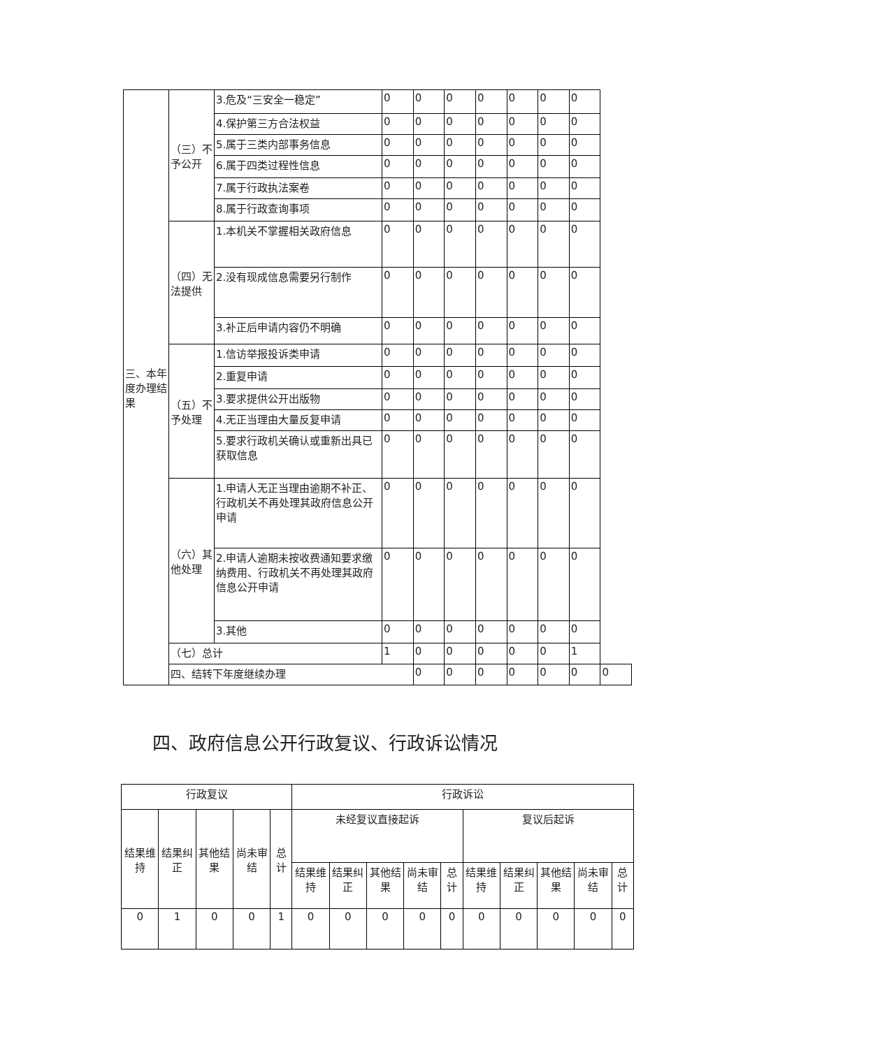| 三、本年度办理结果 | （三）不予公开 | 3.危及“三安全一稳定” | 0 | 0 | 0 | 0 | 0 | 0 | 0 | |
| | | 4.保护第三方合法权益 | 0 | 0 | 0 | 0 | 0 | 0 | 0 | |
| | | 5.属于三类内部事务信息 | 0 | 0 | 0 | 0 | 0 | 0 | 0 | |
| | | 6.属于四类过程性信息 | 0 | 0 | 0 | 0 | 0 | 0 | 0 | |
| | | 7.属于行政执法案卷 | 0 | 0 | 0 | 0 | 0 | 0 | 0 | |
| | | 8.属于行政查询事项 | 0 | 0 | 0 | 0 | 0 | 0 | 0 | |
| | （四）无法提供 | 1.本机关不掌握相关政府信息 | 0 | 0 | 0 | 0 | 0 | 0 | 0 | |
| | | 2.没有现成信息需要另行制作 | 0 | 0 | 0 | 0 | 0 | 0 | 0 | |
| | | 3.补正后申请内容仍不明确 | 0 | 0 | 0 | 0 | 0 | 0 | 0 | |
| | （五）不予处理 | 1.信访举报投诉类申请 | 0 | 0 | 0 | 0 | 0 | 0 | 0 | |
| | | 2.重复申请 | 0 | 0 | 0 | 0 | 0 | 0 | 0 | |
| | | 3.要求提供公开出版物 | 0 | 0 | 0 | 0 | 0 | 0 | 0 | |
| | | 4.无正当理由大量反复申请 | 0 | 0 | 0 | 0 | 0 | 0 | 0 | |
| | | 5.要求行政机关确认或重新出具已获取信息 | 0 | 0 | 0 | 0 | 0 | 0 | 0 | |
| | （六）其他处理 | 1.申请人无正当理由逾期不补正、行政机关不再处理其政府信息公开申请 | 0 | 0 | 0 | 0 | 0 | 0 | 0 | |
| | | 2.申请人逾期未按收费通知要求缴纳费用、行政机关不再处理其政府信息公开申请 | 0 | 0 | 0 | 0 | 0 | 0 | 0 | |
| | | 3.其他 | 0 | 0 | 0 | 0 | 0 | 0 | 0 | |
| | （七）总计 | | 1 | 0 | 0 | 0 | 0 | 0 | 1 | |
| | 四、结转下年度继续办理 | | | 0 | 0 | 0 | 0 | 0 | 0 | 0 |
四、政府信息公开行政复议、行政诉讼情况
| 行政复议 | | | | | 行政诉讼 | | | | | | | | | |
| 结果维持 | 结果纠正 | 其他结果 | 尚未审结 | 总计 | 未经复议直接起诉 | | | | | 复议后起诉 | | | | |
| | | | | | 结果维持 | 结果纠正 | 其他结果 | 尚未审结 | 总计 | 结果维持 | 结果纠正 | 其他结果 | 尚未审结 | 总计 |
| 0 | 1 | 0 | 0 | 1 | 0 | 0 | 0 | 0 | 0 | 0 | 0 | 0 | 0 | 0 |